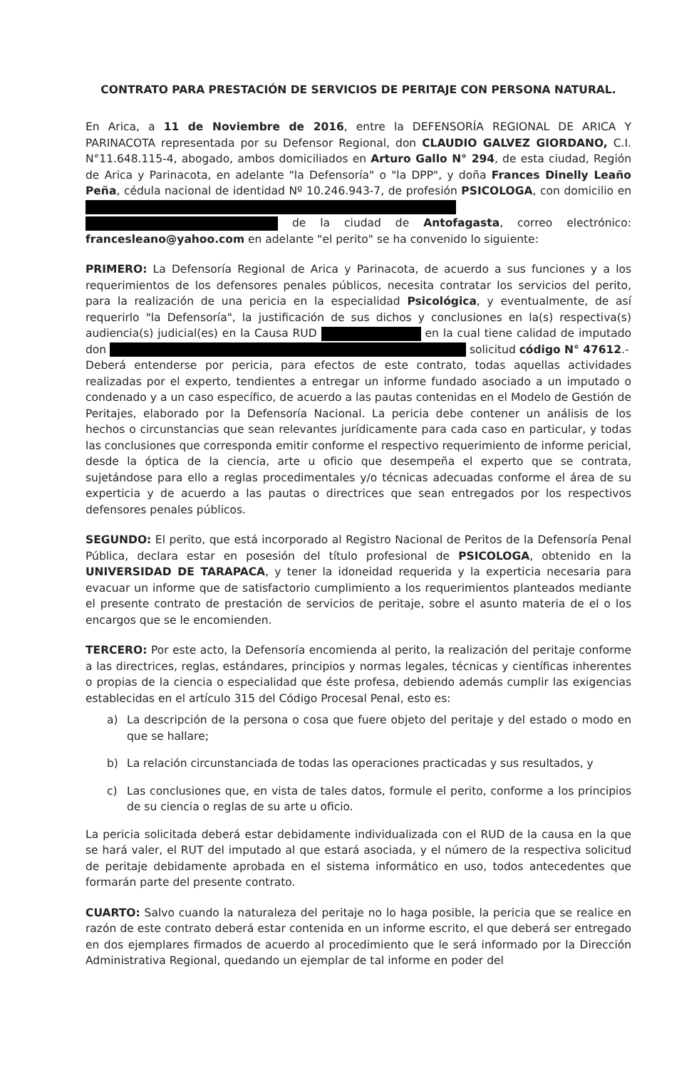CONTRATO PARA PRESTACIÓN DE SERVICIOS DE PERITAJE CON PERSONA NATURAL.
En Arica, a 11 de Noviembre de 2016, entre la DEFENSORÍA REGIONAL DE ARICA Y PARINACOTA representada por su Defensor Regional, don CLAUDIO GALVEZ GIORDANO, C.I. N°11.648.115-4, abogado, ambos domiciliados en Arturo Gallo N° 294, de esta ciudad, Región de Arica y Parinacota, en adelante "la Defensoría" o "la DPP", y doña Frances Dinelly Leaño Peña, cédula nacional de identidad Nº 10.246.943-7, de profesión PSICOLOGA, con domicilio en de la ciudad de Antofagasta, correo electrónico: francesleano@yahoo.com en adelante "el perito" se ha convenido lo siguiente:
PRIMERO: La Defensoría Regional de Arica y Parinacota, de acuerdo a sus funciones y a los requerimientos de los defensores penales públicos, necesita contratar los servicios del perito, para la realización de una pericia en la especialidad Psicológica, y eventualmente, de así requerirlo "la Defensoría", la justificación de sus dichos y conclusiones en la(s) respectiva(s) audiencia(s) judicial(es) en la Causa RUD en la cual tiene calidad de imputado don solicitud código N° 47612.-
Deberá entenderse por pericia, para efectos de este contrato, todas aquellas actividades realizadas por el experto, tendientes a entregar un informe fundado asociado a un imputado o condenado y a un caso específico, de acuerdo a las pautas contenidas en el Modelo de Gestión de Peritajes, elaborado por la Defensoría Nacional. La pericia debe contener un análisis de los hechos o circunstancias que sean relevantes jurídicamente para cada caso en particular, y todas las conclusiones que corresponda emitir conforme el respectivo requerimiento de informe pericial, desde la óptica de la ciencia, arte u oficio que desempeña el experto que se contrata, sujetándose para ello a reglas procedimentales y/o técnicas adecuadas conforme el área de su experticia y de acuerdo a las pautas o directrices que sean entregados por los respectivos defensores penales públicos.
SEGUNDO: El perito, que está incorporado al Registro Nacional de Peritos de la Defensoría Penal Pública, declara estar en posesión del título profesional de PSICOLOGA, obtenido en la UNIVERSIDAD DE TARAPACA, y tener la idoneidad requerida y la experticia necesaria para evacuar un informe que de satisfactorio cumplimiento a los requerimientos planteados mediante el presente contrato de prestación de servicios de peritaje, sobre el asunto materia de el o los encargos que se le encomienden.
TERCERO: Por este acto, la Defensoría encomienda al perito, la realización del peritaje conforme a las directrices, reglas, estándares, principios y normas legales, técnicas y científicas inherentes o propias de la ciencia o especialidad que éste profesa, debiendo además cumplir las exigencias establecidas en el artículo 315 del Código Procesal Penal, esto es:
a) La descripción de la persona o cosa que fuere objeto del peritaje y del estado o modo en que se hallare;
b) La relación circunstanciada de todas las operaciones practicadas y sus resultados, y
c) Las conclusiones que, en vista de tales datos, formule el perito, conforme a los principios de su ciencia o reglas de su arte u oficio.
La pericia solicitada deberá estar debidamente individualizada con el RUD de la causa en la que se hará valer, el RUT del imputado al que estará asociada, y el número de la respectiva solicitud de peritaje debidamente aprobada en el sistema informático en uso, todos antecedentes que formarán parte del presente contrato.
CUARTO: Salvo cuando la naturaleza del peritaje no lo haga posible, la pericia que se realice en razón de este contrato deberá estar contenida en un informe escrito, el que deberá ser entregado en dos ejemplares firmados de acuerdo al procedimiento que le será informado por la Dirección Administrativa Regional, quedando un ejemplar de tal informe en poder del